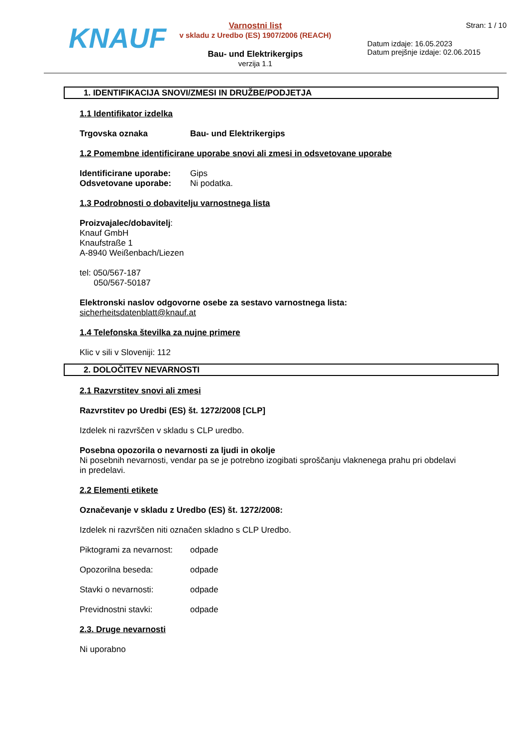KNAUF
Varnostni list
v skladu z Uredbo (ES) 1907/2006 (REACH)
Bau- und Elektrikergips
verzija 1.1
Stran: 1 / 10
Datum izdaje: 16.05.2023
Datum prejšnje izdaje: 02.06.2015
1. IDENTIFIKACIJA SNOVI/ZMESI IN DRUŽBE/PODJETJA
1.1 Identifikator izdelka
Trgovska oznaka Bau- und Elektrikergips
1.2 Pomembne identificirane uporabe snovi ali zmesi in odsvetovane uporabe
Identificirane uporabe: Gips
Odsvetovane uporabe: Ni podatka.
1.3 Podrobnosti o dobavitelju varnostnega lista
Proizvajalec/dobavitelj:
Knauf GmbH
Knaufstraße 1
A-8940 Weißenbach/Liezen
tel: 050/567-187
050/567-50187
Elektronski naslov odgovorne osebe za sestavo varnostnega lista:
sicherheitsdatenblatt@knauf.at
1.4 Telefonska številka za nujne primere
Klic v sili v Sloveniji: 112
2. DOLOČITEV NEVARNOSTI
2.1 Razvrstitev snovi ali zmesi
Razvrstitev po Uredbi (ES) št. 1272/2008 [CLP]
Izdelek ni razvrščen v skladu s CLP uredbo.
Posebna opozorila o nevarnosti za ljudi in okolje
Ni posebnih nevarnosti, vendar pa se je potrebno izogibati sproščanju vlaknenega prahu pri obdelavi in predelavi.
2.2 Elementi etikete
Označevanje v skladu z Uredbo (ES) št. 1272/2008:
Izdelek ni razvrščen niti označen skladno s CLP Uredbo.
Piktogrami za nevarnost: odpade
Opozorilna beseda: odpade
Stavki o nevarnosti: odpade
Previdnostni stavki: odpade
2.3. Druge nevarnosti
Ni uporabno